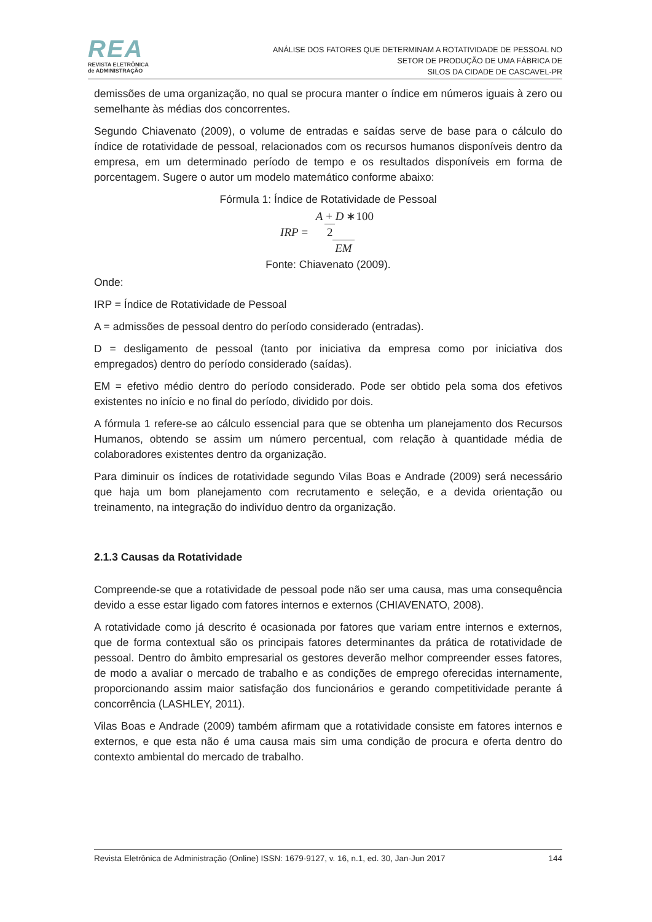REA
REVISTA ELETRÔNICA
de ADMINISTRAÇÃO
ANÁLISE DOS FATORES QUE DETERMINAM A ROTATIVIDADE DE PESSOAL NO
SETOR DE PRODUÇÃO DE UMA FÁBRICA DE
SILOS DA CIDADE DE CASCAVEL-PR
demissões de uma organização, no qual se procura manter o índice em números iguais à zero ou semelhante às médias dos concorrentes.
Segundo Chiavenato (2009), o volume de entradas e saídas serve de base para o cálculo do índice de rotatividade de pessoal, relacionados com os recursos humanos disponíveis dentro da empresa, em um determinado período de tempo e os resultados disponíveis em forma de porcentagem. Sugere o autor um modelo matemático conforme abaixo:
Fórmula 1: Índice de Rotatividade de Pessoal
IRP = A + D 2∗100 EM
Fonte: Chiavenato (2009).
Onde:
IRP = Índice de Rotatividade de Pessoal
A = admissões de pessoal dentro do período considerado (entradas).
D = desligamento de pessoal (tanto por iniciativa da empresa como por iniciativa dos empregados) dentro do período considerado (saídas).
EM = efetivo médio dentro do período considerado. Pode ser obtido pela soma dos efetivos existentes no início e no final do período, dividido por dois.
A fórmula 1 refere-se ao cálculo essencial para que se obtenha um planejamento dos Recursos Humanos, obtendo se assim um número percentual, com relação à quantidade média de colaboradores existentes dentro da organização.
Para diminuir os índices de rotatividade segundo Vilas Boas e Andrade (2009) será necessário que haja um bom planejamento com recrutamento e seleção, e a devida orientação ou treinamento, na integração do indivíduo dentro da organização.
2.1.3 Causas da Rotatividade
Compreende-se que a rotatividade de pessoal pode não ser uma causa, mas uma consequência devido a esse estar ligado com fatores internos e externos (CHIAVENATO, 2008).
A rotatividade como já descrito é ocasionada por fatores que variam entre internos e externos, que de forma contextual são os principais fatores determinantes da prática de rotatividade de pessoal. Dentro do âmbito empresarial os gestores deverão melhor compreender esses fatores, de modo a avaliar o mercado de trabalho e as condições de emprego oferecidas internamente, proporcionando assim maior satisfação dos funcionários e gerando competitividade perante á concorrência (LASHLEY, 2011).
Vilas Boas e Andrade (2009) também afirmam que a rotatividade consiste em fatores internos e externos, e que esta não é uma causa mais sim uma condição de procura e oferta dentro do contexto ambiental do mercado de trabalho.
Revista Eletrônica de Administração (Online) ISSN: 1679-9127, v. 16, n.1, ed. 30, Jan-Jun 2017 144